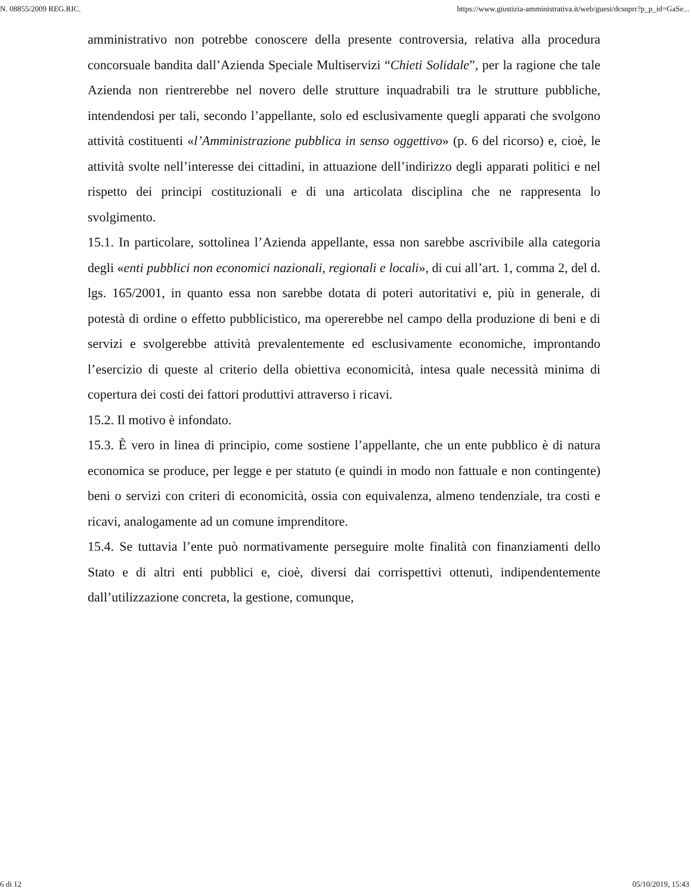N. 08855/2009 REG.RIC. https://www.giustizia-amministrativa.it/web/guest/dcsnprr?p_p_id=GaSe...
amministrativo non potrebbe conoscere della presente controversia, relativa alla procedura concorsuale bandita dall’Azienda Speciale Multiservizi “Chieti Solidale”, per la ragione che tale Azienda non rientrerebbe nel novero delle strutture inquadrabili tra le strutture pubbliche, intendendosi per tali, secondo l’appellante, solo ed esclusivamente quegli apparati che svolgono attività costituenti «l’Amministrazione pubblica in senso oggettivo» (p. 6 del ricorso) e, cioè, le attività svolte nell’interesse dei cittadini, in attuazione dell’indirizzo degli apparati politici e nel rispetto dei principi costituzionali e di una articolata disciplina che ne rappresenta lo svolgimento.
15.1. In particolare, sottolinea l’Azienda appellante, essa non sarebbe ascrivibile alla categoria degli «enti pubblici non economici nazionali, regionali e locali», di cui all’art. 1, comma 2, del d. lgs. 165/2001, in quanto essa non sarebbe dotata di poteri autoritativi e, più in generale, di potestà di ordine o effetto pubblicistico, ma opererebbe nel campo della produzione di beni e di servizi e svolgerebbe attività prevalentemente ed esclusivamente economiche, improntando l’esercizio di queste al criterio della obiettiva economicità, intesa quale necessità minima di copertura dei costi dei fattori produttivi attraverso i ricavi.
15.2. Il motivo è infondato.
15.3. È vero in linea di principio, come sostiene l’appellante, che un ente pubblico è di natura economica se produce, per legge e per statuto (e quindi in modo non fattuale e non contingente) beni o servizi con criteri di economicità, ossia con equivalenza, almeno tendenziale, tra costi e ricavi, analogamente ad un comune imprenditore.
15.4. Se tuttavia l’ente può normativamente perseguire molte finalità con finanziamenti dello Stato e di altri enti pubblici e, cioè, diversi dai corrispettivi ottenuti, indipendentemente dall’utilizzazione concreta, la gestione, comunque,
6 di 12 05/10/2019, 15:43